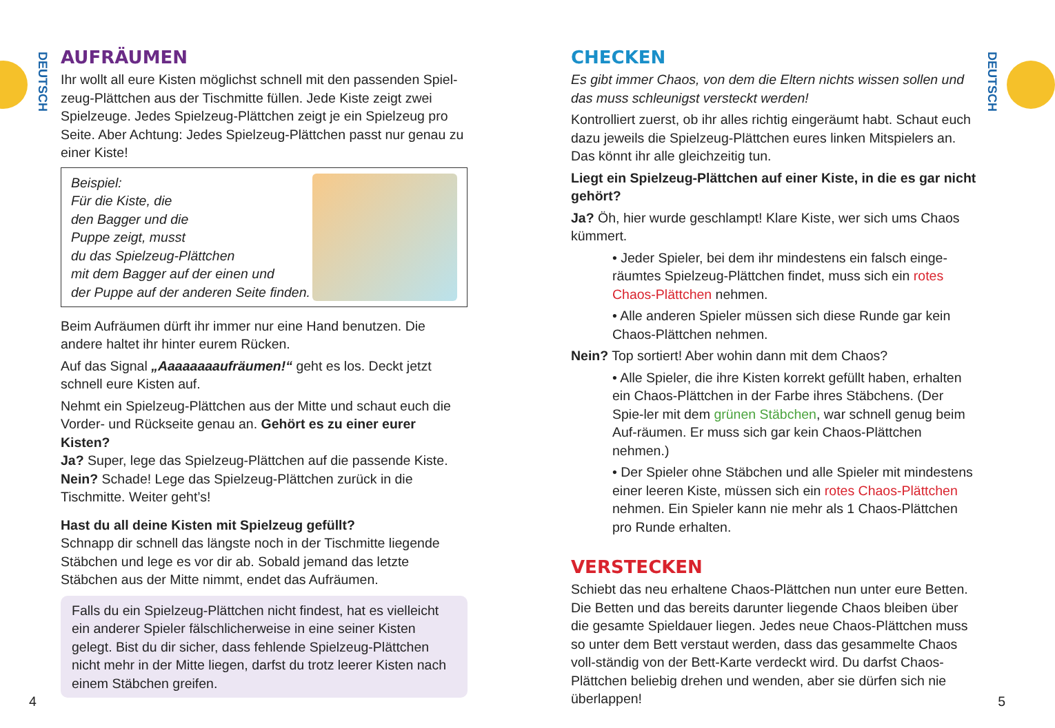DEUTSCH
DEUTSCH
AUFRÄUMEN
Ihr wollt all eure Kisten möglichst schnell mit den passenden Spiel-zeug-Plättchen aus der Tischmitte füllen. Jede Kiste zeigt zwei Spielzeuge. Jedes Spielzeug-Plättchen zeigt je ein Spielzeug pro Seite. Aber Achtung: Jedes Spielzeug-Plättchen passt nur genau zu einer Kiste!
Beispiel:
Für die Kiste, die
den Bagger und die
Puppe zeigt, musst
du das Spielzeug-Plättchen
mit dem Bagger auf der einen und
der Puppe auf der anderen Seite finden.
Beim Aufräumen dürft ihr immer nur eine Hand benutzen. Die andere haltet ihr hinter eurem Rücken.
Auf das Signal „Aaaaaaaaufräumen!“ geht es los. Deckt jetzt schnell eure Kisten auf.
Nehmt ein Spielzeug-Plättchen aus der Mitte und schaut euch die Vorder- und Rückseite genau an. Gehört es zu einer eurer Kisten?
Ja? Super, lege das Spielzeug-Plättchen auf die passende Kiste.
Nein? Schade! Lege das Spielzeug-Plättchen zurück in die Tischmitte. Weiter geht’s!
Hast du all deine Kisten mit Spielzeug gefüllt?
Schnapp dir schnell das längste noch in der Tischmitte liegende Stäbchen und lege es vor dir ab. Sobald jemand das letzte Stäbchen aus der Mitte nimmt, endet das Aufräumen.
Falls du ein Spielzeug-Plättchen nicht findest, hat es vielleicht ein anderer Spieler fälschlicherweise in eine seiner Kisten gelegt. Bist du dir sicher, dass fehlende Spielzeug-Plättchen nicht mehr in der Mitte liegen, darfst du trotz leerer Kisten nach einem Stäbchen greifen.
CHECKEN
Es gibt immer Chaos, von dem die Eltern nichts wissen sollen und das muss schleunigst versteckt werden!
Kontrolliert zuerst, ob ihr alles richtig eingeräumt habt. Schaut euch dazu jeweils die Spielzeug-Plättchen eures linken Mitspielers an. Das könnt ihr alle gleichzeitig tun.
Liegt ein Spielzeug-Plättchen auf einer Kiste, in die es gar nicht gehört?
Ja? Öh, hier wurde geschlampt! Klare Kiste, wer sich ums Chaos kümmert.
• Jeder Spieler, bei dem ihr mindestens ein falsch einge-räumtes Spielzeug-Plättchen findet, muss sich ein rotes Chaos-Plättchen nehmen.
• Alle anderen Spieler müssen sich diese Runde gar kein Chaos-Plättchen nehmen.
Nein? Top sortiert! Aber wohin dann mit dem Chaos?
• Alle Spieler, die ihre Kisten korrekt gefüllt haben, erhalten ein Chaos-Plättchen in der Farbe ihres Stäbchens. (Der Spie-ler mit dem grünen Stäbchen, war schnell genug beim Auf-räumen. Er muss sich gar kein Chaos-Plättchen nehmen.)
• Der Spieler ohne Stäbchen und alle Spieler mit mindestens einer leeren Kiste, müssen sich ein rotes Chaos-Plättchen nehmen. Ein Spieler kann nie mehr als 1 Chaos-Plättchen pro Runde erhalten.
VERSTECKEN
Schiebt das neu erhaltene Chaos-Plättchen nun unter eure Betten. Die Betten und das bereits darunter liegende Chaos bleiben über die gesamte Spieldauer liegen. Jedes neue Chaos-Plättchen muss so unter dem Bett verstaut werden, dass das gesammelte Chaos voll-ständig von der Bett-Karte verdeckt wird. Du darfst Chaos-Plättchen beliebig drehen und wenden, aber sie dürfen sich nie überlappen!
4 5